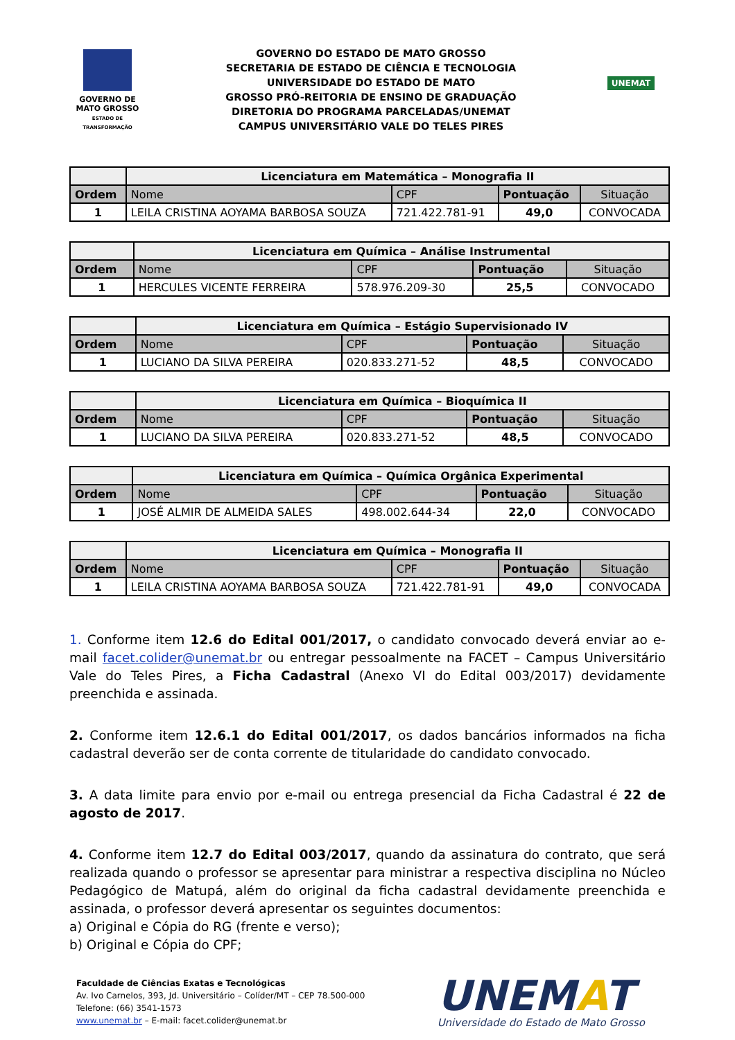GOVERNO DE
MATO GROSSO
ESTADO DE TRANSFORMAÇÃO
GOVERNO DO ESTADO DE MATO GROSSO
SECRETARIA DE ESTADO DE CIÊNCIA E TECNOLOGIA
UNIVERSIDADE DO ESTADO DE MATO
GROSSO PRÓ-REITORIA DE ENSINO DE GRADUAÇÃO
DIRETORIA DO PROGRAMA PARCELADAS/UNEMAT
CAMPUS UNIVERSITÁRIO VALE DO TELES PIRES
UNEMAT
| | Licenciatura em Matemática – Monografia II | | | |
| --- | --- | --- | --- | --- |
| Ordem | Nome | CPF | Pontuação | Situação |
| 1 | LEILA CRISTINA AOYAMA BARBOSA SOUZA | 721.422.781-91 | 49,0 | CONVOCADA |
| | Licenciatura em Química – Análise Instrumental | | | |
| --- | --- | --- | --- | --- |
| Ordem | Nome | CPF | Pontuação | Situação |
| 1 | HERCULES VICENTE FERREIRA | 578.976.209-30 | 25,5 | CONVOCADO |
| | Licenciatura em Química – Estágio Supervisionado IV | | | |
| --- | --- | --- | --- | --- |
| Ordem | Nome | CPF | Pontuação | Situação |
| 1 | LUCIANO DA SILVA PEREIRA | 020.833.271-52 | 48,5 | CONVOCADO |
| | Licenciatura em Química – Bioquímica II | | | |
| --- | --- | --- | --- | --- |
| Ordem | Nome | CPF | Pontuação | Situação |
| 1 | LUCIANO DA SILVA PEREIRA | 020.833.271-52 | 48,5 | CONVOCADO |
| | Licenciatura em Química – Química Orgânica Experimental | | | |
| --- | --- | --- | --- | --- |
| Ordem | Nome | CPF | Pontuação | Situação |
| 1 | JOSÉ ALMIR DE ALMEIDA SALES | 498.002.644-34 | 22,0 | CONVOCADO |
| | Licenciatura em Química – Monografia II | | | |
| --- | --- | --- | --- | --- |
| Ordem | Nome | CPF | Pontuação | Situação |
| 1 | LEILA CRISTINA AOYAMA BARBOSA SOUZA | 721.422.781-91 | 49,0 | CONVOCADA |
1. Conforme item 12.6 do Edital 001/2017, o candidato convocado deverá enviar ao e-mail facet.colider@unemat.br ou entregar pessoalmente na FACET – Campus Universitário Vale do Teles Pires, a Ficha Cadastral (Anexo VI do Edital 003/2017) devidamente preenchida e assinada.
2. Conforme item 12.6.1 do Edital 001/2017, os dados bancários informados na ficha cadastral deverão ser de conta corrente de titularidade do candidato convocado.
3. A data limite para envio por e-mail ou entrega presencial da Ficha Cadastral é 22 de agosto de 2017.
4. Conforme item 12.7 do Edital 003/2017, quando da assinatura do contrato, que será realizada quando o professor se apresentar para ministrar a respectiva disciplina no Núcleo Pedagógico de Matupá, além do original da ficha cadastral devidamente preenchida e assinada, o professor deverá apresentar os seguintes documentos:
a) Original e Cópia do RG (frente e verso);
b) Original e Cópia do CPF;
Faculdade de Ciências Exatas e Tecnológicas
Av. Ivo Carnelos, 393, Jd. Universitário – Colíder/MT – CEP 78.500-000
Telefone: (66) 3541-1573
www.unemat.br – E-mail: facet.colider@unemat.br
UNEMAT
Universidade do Estado de Mato Grosso